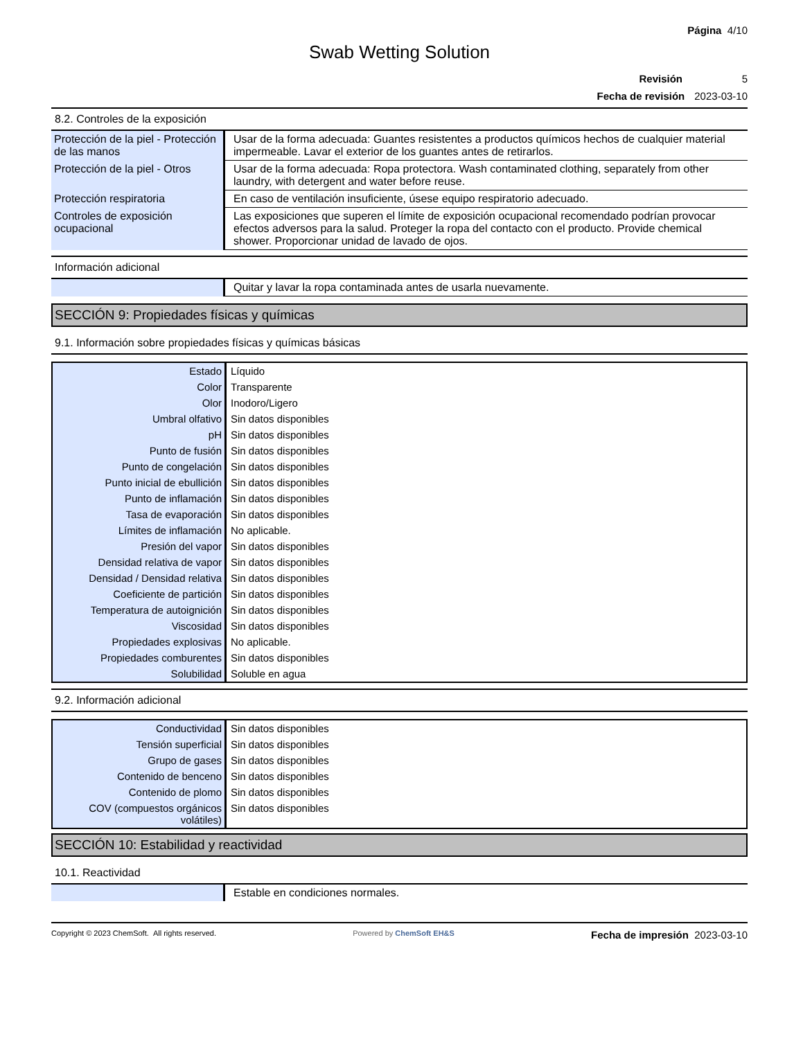Página 4/10
Swab Wetting Solution
Revisión 5
Fecha de revisión 2023-03-10
8.2. Controles de la exposición
| Protección de la piel - Protección de las manos | Usar de la forma adecuada: Guantes resistentes a productos químicos hechos de cualquier material impermeable. Lavar el exterior de los guantes antes de retirarlos. |
| Protección de la piel - Otros | Usar de la forma adecuada: Ropa protectora. Wash contaminated clothing, separately from other laundry, with detergent and water before reuse. |
| Protección respiratoria | En caso de ventilación insuficiente, úsese equipo respiratorio adecuado. |
| Controles de exposición ocupacional | Las exposiciones que superen el límite de exposición ocupacional recomendado podrían provocar efectos adversos para la salud. Proteger la ropa del contacto con el producto. Provide chemical shower. Proporcionar unidad de lavado de ojos. |
Información adicional
| | Quitar y lavar la ropa contaminada antes de usarla nuevamente. |
SECCIÓN 9: Propiedades físicas y químicas
9.1. Información sobre propiedades físicas y químicas básicas
| Estado | Líquido |
| Color | Transparente |
| Olor | Inodoro/Ligero |
| Umbral olfativo | Sin datos disponibles |
| pH | Sin datos disponibles |
| Punto de fusión | Sin datos disponibles |
| Punto de congelación | Sin datos disponibles |
| Punto inicial de ebullición | Sin datos disponibles |
| Punto de inflamación | Sin datos disponibles |
| Tasa de evaporación | Sin datos disponibles |
| Límites de inflamación | No aplicable. |
| Presión del vapor | Sin datos disponibles |
| Densidad relativa de vapor | Sin datos disponibles |
| Densidad / Densidad relativa | Sin datos disponibles |
| Coeficiente de partición | Sin datos disponibles |
| Temperatura de autoignición | Sin datos disponibles |
| Viscosidad | Sin datos disponibles |
| Propiedades explosivas | No aplicable. |
| Propiedades comburentes | Sin datos disponibles |
| Solubilidad | Soluble en agua |
9.2. Información adicional
| Conductividad | Sin datos disponibles |
| Tensión superficial | Sin datos disponibles |
| Grupo de gases | Sin datos disponibles |
| Contenido de benceno | Sin datos disponibles |
| Contenido de plomo | Sin datos disponibles |
| COV (compuestos orgánicos volátiles) | Sin datos disponibles |
SECCIÓN 10: Estabilidad y reactividad
10.1. Reactividad
| | Estable en condiciones normales. |
Copyright © 2023 ChemSoft. All rights reserved. Powered by ChemSoft EH&S Fecha de impresión 2023-03-10